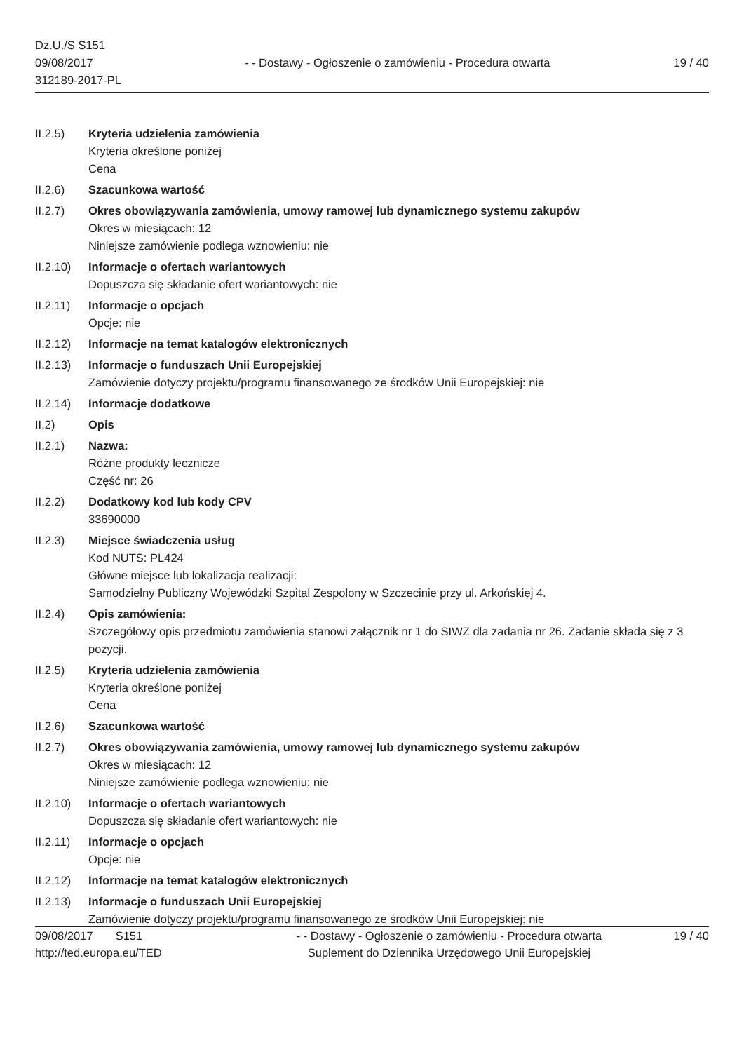Dz.U./S S151
09/08/2017
312189-2017-PL
- - Dostawy - Ogłoszenie o zamówieniu - Procedura otwarta
19 / 40
II.2.5) Kryteria udzielenia zamówienia
Kryteria określone poniżej
Cena
II.2.6) Szacunkowa wartość
II.2.7) Okres obowiązywania zamówienia, umowy ramowej lub dynamicznego systemu zakupów
Okres w miesiącach: 12
Niniejsze zamówienie podlega wznowieniu: nie
II.2.10)
Informacje o ofertach wariantowych
Dopuszcza się składanie ofert wariantowych: nie
II.2.11)
Informacje o opcjach
Opcje: nie
II.2.12)
Informacje na temat katalogów elektronicznych
II.2.13)
Informacje o funduszach Unii Europejskiej
Zamówienie dotyczy projektu/programu finansowanego ze środków Unii Europejskiej: nie
II.2.14)
Informacje dodatkowe
II.2) Opis
II.2.1) Nazwa:
Różne produkty lecznicze
Część nr: 26
II.2.2) Dodatkowy kod lub kody CPV
33690000
II.2.3) Miejsce świadczenia usług
Kod NUTS: PL424
Główne miejsce lub lokalizacja realizacji:
Samodzielny Publiczny Wojewódzki Szpital Zespolony w Szczecinie przy ul. Arkońskiej 4.
II.2.4) Opis zamówienia:
Szczegółowy opis przedmiotu zamówienia stanowi załącznik nr 1 do SIWZ dla zadania nr 26. Zadanie składa się z 3 pozycji.
II.2.5) Kryteria udzielenia zamówienia
Kryteria określone poniżej
Cena
II.2.6) Szacunkowa wartość
II.2.7) Okres obowiązywania zamówienia, umowy ramowej lub dynamicznego systemu zakupów
Okres w miesiącach: 12
Niniejsze zamówienie podlega wznowieniu: nie
II.2.10)
Informacje o ofertach wariantowych
Dopuszcza się składanie ofert wariantowych: nie
II.2.11)
Informacje o opcjach
Opcje: nie
II.2.12)
Informacje na temat katalogów elektronicznych
II.2.13)
Informacje o funduszach Unii Europejskiej
Zamówienie dotyczy projektu/programu finansowanego ze środków Unii Europejskiej: nie
09/08/2017 S151 - - Dostawy - Ogłoszenie o zamówieniu - Procedura otwarta
19 / 40
http://ted.europa.eu/TED Suplement do Dziennika Urzędowego Unii Europejskiej